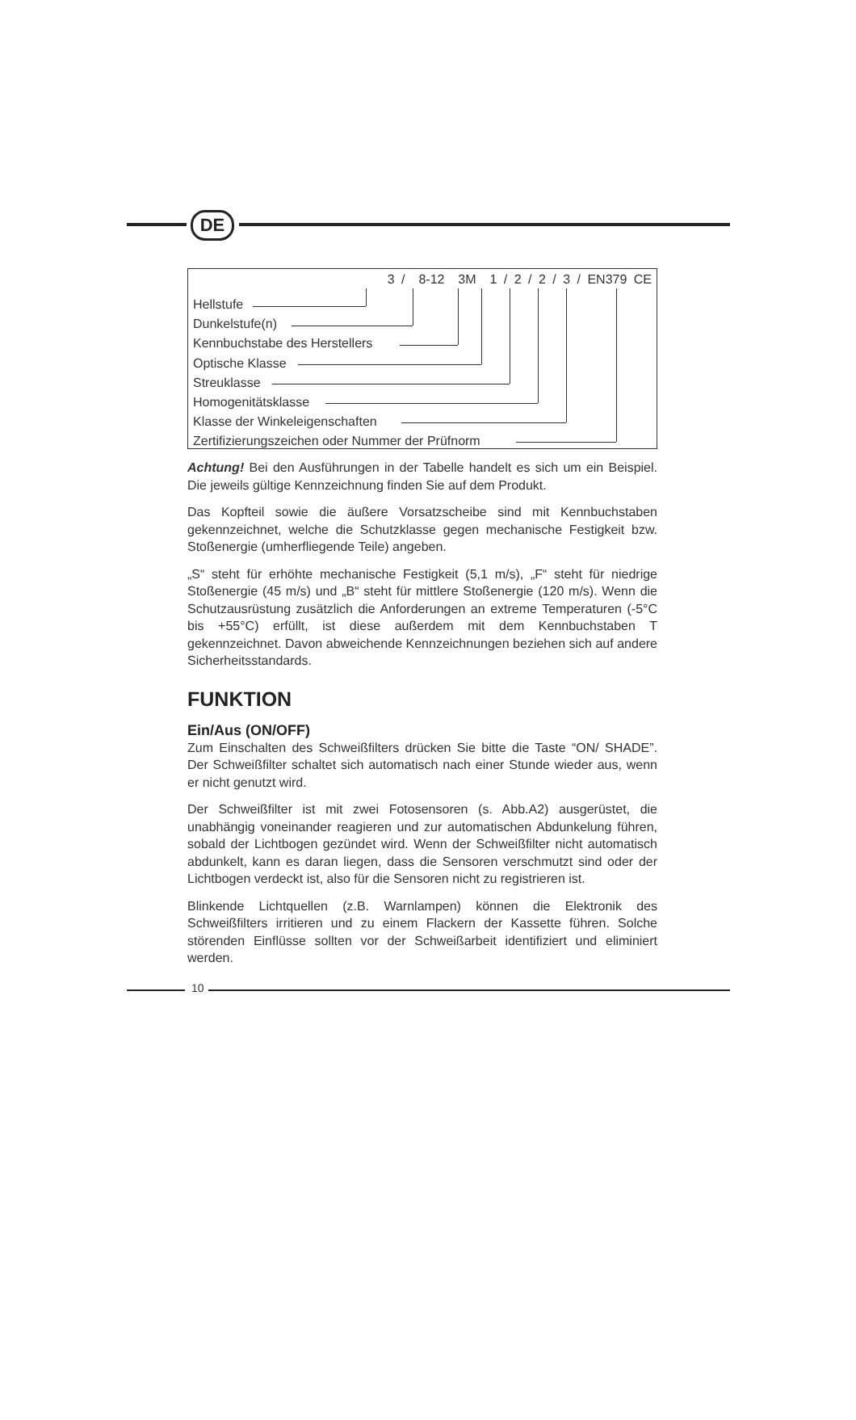DE
3 / 8-12 3M 1 / 2 / 2 / 3 / EN379 CE
Hellstufe
Dunkelstufe(n)
Kennbuchstabe des Herstellers
Optische Klasse
Streuklasse
Homogenitätsklasse
Klasse der Winkeleigenschaften
Zertifizierungszeichen oder Nummer der Prüfnorm
Achtung! Bei den Ausführungen in der Tabelle handelt es sich um ein Beispiel. Die jeweils gültige Kennzeichnung finden Sie auf dem Produkt.
Das Kopfteil sowie die äußere Vorsatzscheibe sind mit Kennbuchstaben gekennzeichnet, welche die Schutzklasse gegen mechanische Festigkeit bzw. Stoßenergie (umherfliegende Teile) angeben.
„S“ steht für erhöhte mechanische Festigkeit (5,1 m/s), „F“ steht für niedrige Stoßenergie (45 m/s) und „B“ steht für mittlere Stoßenergie (120 m/s). Wenn die Schutzausrüstung zusätzlich die Anforderungen an extreme Temperaturen (-5°C bis +55°C) erfüllt, ist diese außerdem mit dem Kennbuchstaben T gekennzeichnet. Davon abweichende Kennzeichnungen beziehen sich auf andere Sicherheitsstandards.
FUNKTION
Ein/Aus (ON/OFF)
Zum Einschalten des Schweißfilters drücken Sie bitte die Taste “ON/ SHADE”. Der Schweißfilter schaltet sich automatisch nach einer Stunde wieder aus, wenn er nicht genutzt wird.
Der Schweißfilter ist mit zwei Fotosensoren (s. Abb.A2) ausgerüstet, die unabhängig voneinander reagieren und zur automatischen Abdunkelung führen, sobald der Lichtbogen gezündet wird. Wenn der Schweißfilter nicht automatisch abdunkelt, kann es daran liegen, dass die Sensoren verschmutzt sind oder der Lichtbogen verdeckt ist, also für die Sensoren nicht zu registrieren ist.
Blinkende Lichtquellen (z.B. Warnlampen) können die Elektronik des Schweißfilters irritieren und zu einem Flackern der Kassette führen. Solche störenden Einflüsse sollten vor der Schweißarbeit identifiziert und eliminiert werden.
10